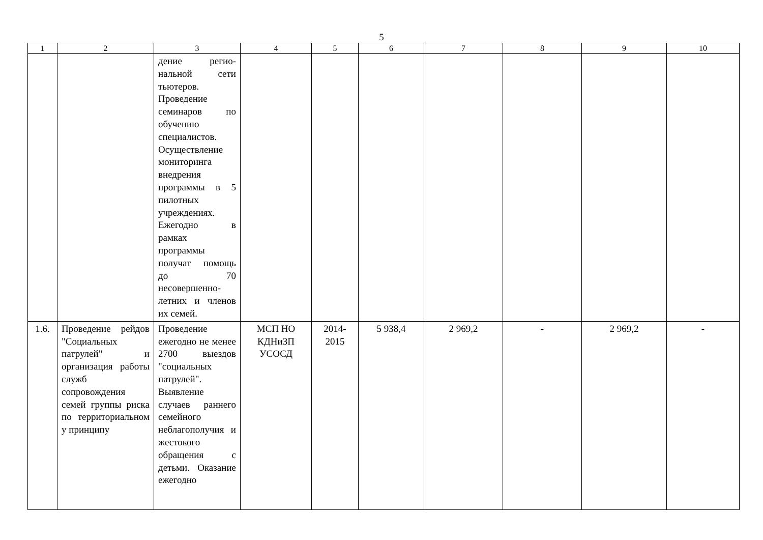5
| 1 | 2 | 3 | 4 | 5 | 6 | 7 | 8 | 9 | 10 |
| --- | --- | --- | --- | --- | --- | --- | --- | --- | --- |
| | | дение регио-нальной сети тьютеров. Проведение семинаров по обучению специалистов. Осуществление мониторинга внедрения программы в 5 пилотных учреждениях. Ежегодно в рамках программы получат помощь до 70 несовершенно-летних и членов их семей. | | | | | | | |
| 1.6. | Проведение рейдов "Социальных патрулей" и организация работы служб сопровождения семей группы риска по территориальном у принципу | Проведение ежегодно не менее 2700 выездов "социальных патрулей". Выявление случаев раннего семейного неблагополучия и жестокого обращения с детьми. Оказание ежегодно | МСП НО КДНиЗП УСОСД | 2014-2015 | 5 938,4 | 2 969,2 | - | 2 969,2 | - |